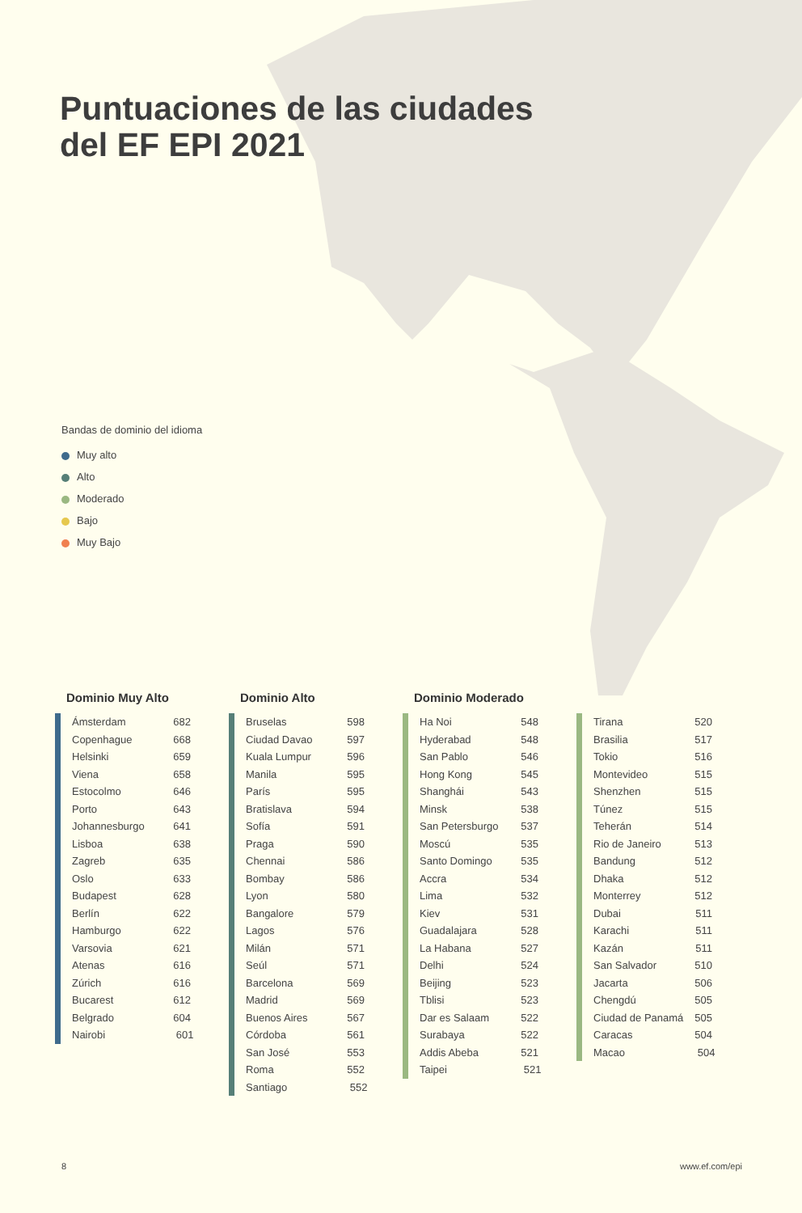Puntuaciones de las ciudades
del EF EPI 2021
Bandas de dominio del idioma
Muy alto
Alto
Moderado
Bajo
Muy Bajo
Dominio Muy Alto
| Ámsterdam | 682 |
| Copenhague | 668 |
| Helsinki | 659 |
| Viena | 658 |
| Estocolmo | 646 |
| Porto | 643 |
| Johannesburgo | 641 |
| Lisboa | 638 |
| Zagreb | 635 |
| Oslo | 633 |
| Budapest | 628 |
| Berlín | 622 |
| Hamburgo | 622 |
| Varsovia | 621 |
| Atenas | 616 |
| Zúrich | 616 |
| Bucarest | 612 |
| Belgrado | 604 |
| Nairobi | 601 |
Dominio Alto
| Bruselas | 598 |
| Ciudad Davao | 597 |
| Kuala Lumpur | 596 |
| Manila | 595 |
| París | 595 |
| Bratislava | 594 |
| Sofía | 591 |
| Praga | 590 |
| Chennai | 586 |
| Bombay | 586 |
| Lyon | 580 |
| Bangalore | 579 |
| Lagos | 576 |
| Milán | 571 |
| Seúl | 571 |
| Barcelona | 569 |
| Madrid | 569 |
| Buenos Aires | 567 |
| Córdoba | 561 |
| San José | 553 |
| Roma | 552 |
| Santiago | 552 |
Dominio Moderado
| Ha Noi | 548 |
| Hyderabad | 548 |
| San Pablo | 546 |
| Hong Kong | 545 |
| Shanghái | 543 |
| Minsk | 538 |
| San Petersburgo | 537 |
| Moscú | 535 |
| Santo Domingo | 535 |
| Accra | 534 |
| Lima | 532 |
| Kiev | 531 |
| Guadalajara | 528 |
| La Habana | 527 |
| Delhi | 524 |
| Beijing | 523 |
| Tblisi | 523 |
| Dar es Salaam | 522 |
| Surabaya | 522 |
| Addis Abeba | 521 |
| Taipei | 521 |
| Tirana | 520 |
| Brasilia | 517 |
| Tokio | 516 |
| Montevideo | 515 |
| Shenzhen | 515 |
| Túnez | 515 |
| Teherán | 514 |
| Rio de Janeiro | 513 |
| Bandung | 512 |
| Dhaka | 512 |
| Monterrey | 512 |
| Dubai | 511 |
| Karachi | 511 |
| Kazán | 511 |
| San Salvador | 510 |
| Jacarta | 506 |
| Chengdú | 505 |
| Ciudad de Panamá | 505 |
| Caracas | 504 |
| Macao | 504 |
8 www.ef.com/epi